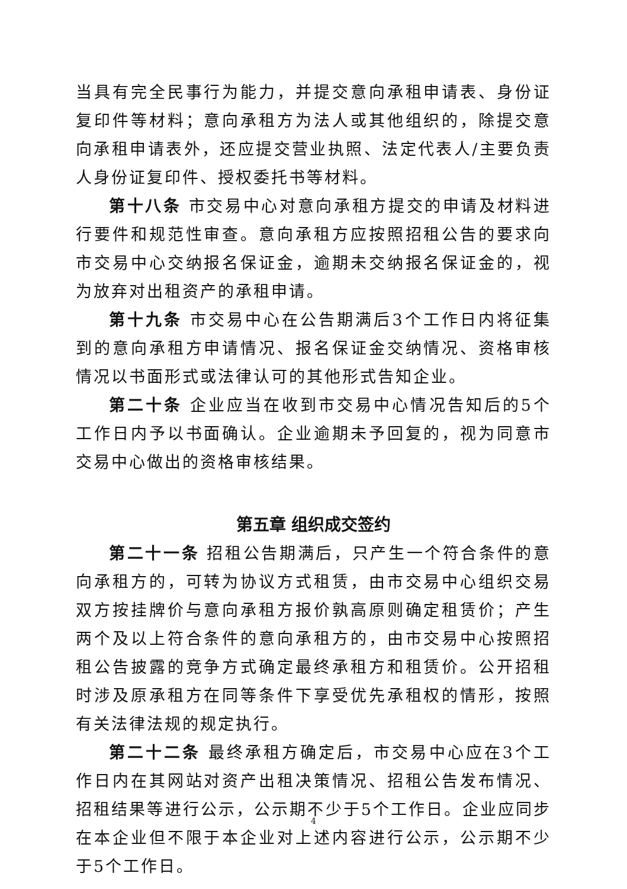当具有完全民事行为能力，并提交意向承租申请表、身份证复印件等材料；意向承租方为法人或其他组织的，除提交意向承租申请表外，还应提交营业执照、法定代表人/主要负责人身份证复印件、授权委托书等材料。
第十八条 市交易中心对意向承租方提交的申请及材料进行要件和规范性审查。意向承租方应按照招租公告的要求向市交易中心交纳报名保证金，逾期未交纳报名保证金的，视为放弃对出租资产的承租申请。
第十九条 市交易中心在公告期满后3个工作日内将征集到的意向承租方申请情况、报名保证金交纳情况、资格审核情况以书面形式或法律认可的其他形式告知企业。
第二十条 企业应当在收到市交易中心情况告知后的5个工作日内予以书面确认。企业逾期未予回复的，视为同意市交易中心做出的资格审核结果。
第五章 组织成交签约
第二十一条 招租公告期满后，只产生一个符合条件的意向承租方的，可转为协议方式租赁，由市交易中心组织交易双方按挂牌价与意向承租方报价孰高原则确定租赁价；产生两个及以上符合条件的意向承租方的，由市交易中心按照招租公告披露的竞争方式确定最终承租方和租赁价。公开招租时涉及原承租方在同等条件下享受优先承租权的情形，按照有关法律法规的规定执行。
第二十二条 最终承租方确定后，市交易中心应在3个工作日内在其网站对资产出租决策情况、招租公告发布情况、招租结果等进行公示，公示期不少于5个工作日。企业应同步在本企业但不限于本企业对上述内容进行公示，公示期不少于5个工作日。
4